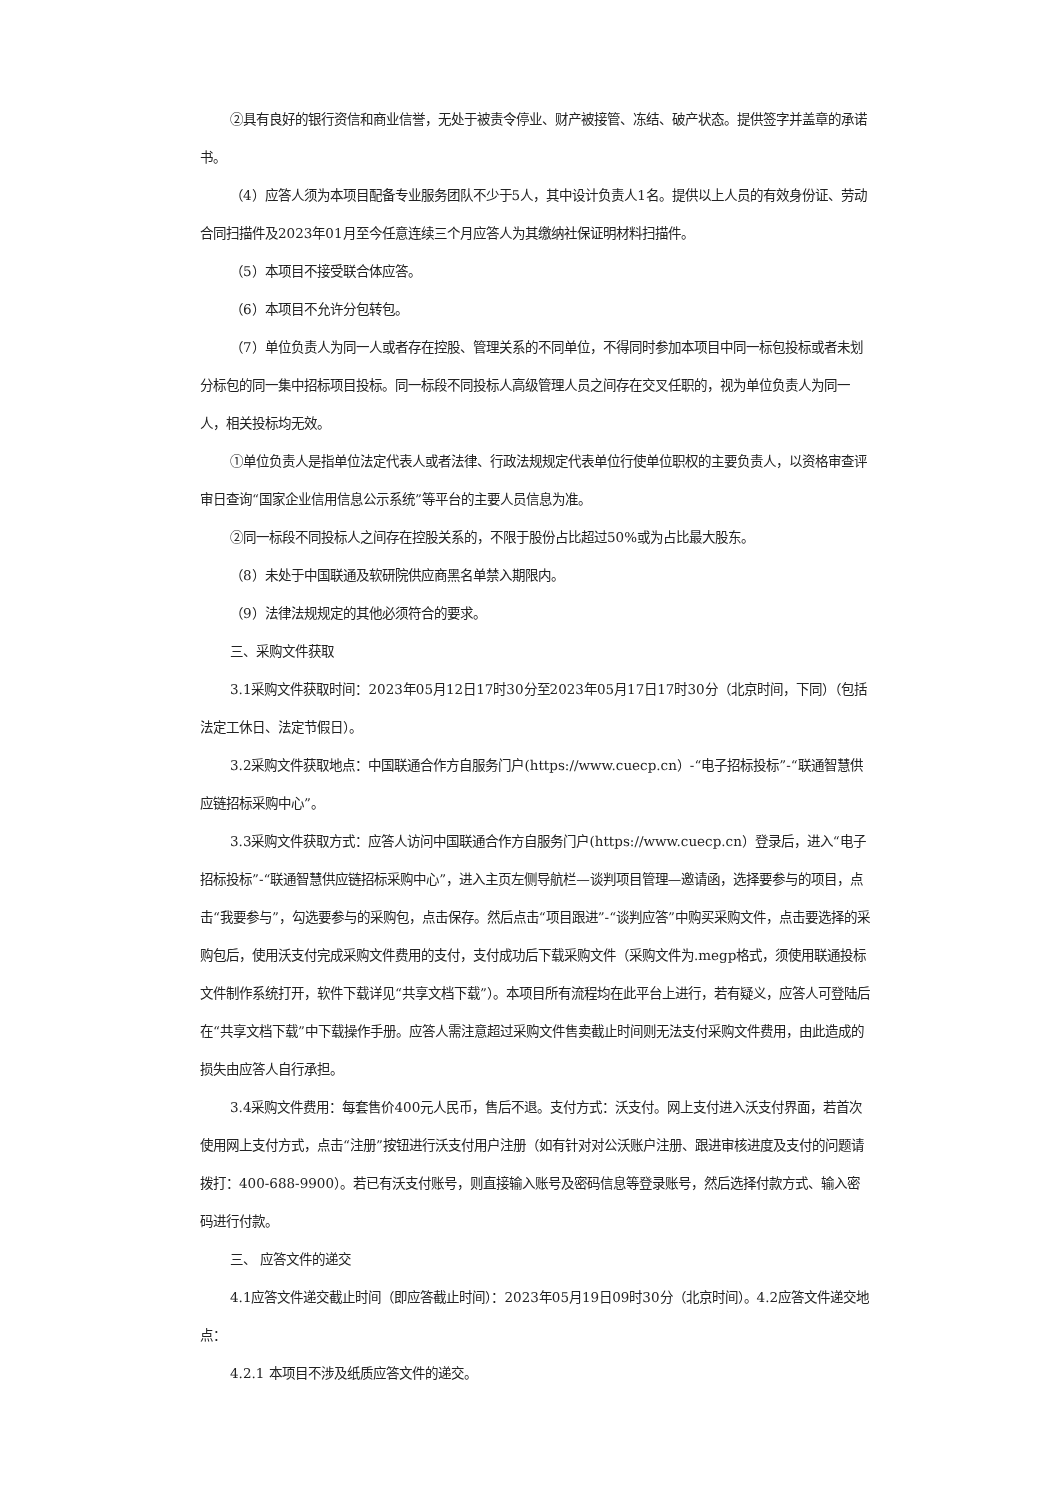②具有良好的银行资信和商业信誉，无处于被责令停业、财产被接管、冻结、破产状态。提供签字并盖章的承诺书。
（4）应答人须为本项目配备专业服务团队不少于5人，其中设计负责人1名。提供以上人员的有效身份证、劳动合同扫描件及2023年01月至今任意连续三个月应答人为其缴纳社保证明材料扫描件。
（5）本项目不接受联合体应答。
（6）本项目不允许分包转包。
（7）单位负责人为同一人或者存在控股、管理关系的不同单位，不得同时参加本项目中同一标包投标或者未划分标包的同一集中招标项目投标。同一标段不同投标人高级管理人员之间存在交叉任职的，视为单位负责人为同一人，相关投标均无效。
①单位负责人是指单位法定代表人或者法律、行政法规规定代表单位行使单位职权的主要负责人，以资格审查评审日查询“国家企业信用信息公示系统”等平台的主要人员信息为准。
②同一标段不同投标人之间存在控股关系的，不限于股份占比超过50%或为占比最大股东。
（8）未处于中国联通及软研院供应商黑名单禁入期限内。
（9）法律法规规定的其他必须符合的要求。
三、采购文件获取
3.1采购文件获取时间：2023年05月12日17时30分至2023年05月17日17时30分（北京时间，下同）（包括法定工休日、法定节假日）。
3.2采购文件获取地点：中国联通合作方自服务门户(https://www.cuecp.cn）-“电子招标投标”-“联通智慧供应链招标采购中心”。
3.3采购文件获取方式：应答人访问中国联通合作方自服务门户(https://www.cuecp.cn）登录后，进入“电子招标投标”-“联通智慧供应链招标采购中心”，进入主页左侧导航栏—谈判项目管理—邀请函，选择要参与的项目，点击“我要参与”，勾选要参与的采购包，点击保存。然后点击“项目跟进”-“谈判应答”中购买采购文件，点击要选择的采购包后，使用沃支付完成采购文件费用的支付，支付成功后下载采购文件（采购文件为.megp格式，须使用联通投标文件制作系统打开，软件下载详见“共享文档下载”）。本项目所有流程均在此平台上进行，若有疑义，应答人可登陆后在“共享文档下载”中下载操作手册。应答人需注意超过采购文件售卖截止时间则无法支付采购文件费用，由此造成的损失由应答人自行承担。
3.4采购文件费用：每套售价400元人民币，售后不退。支付方式：沃支付。网上支付进入沃支付界面，若首次使用网上支付方式，点击“注册”按钮进行沃支付用户注册（如有针对对公沃账户注册、跟进审核进度及支付的问题请拨打：400-688-9900）。若已有沃支付账号，则直接输入账号及密码信息等登录账号，然后选择付款方式、输入密码进行付款。
三、 应答文件的递交
4.1应答文件递交截止时间（即应答截止时间）：2023年05月19日09时30分（北京时间）。4.2应答文件递交地点：
4.2.1 本项目不涉及纸质应答文件的递交。